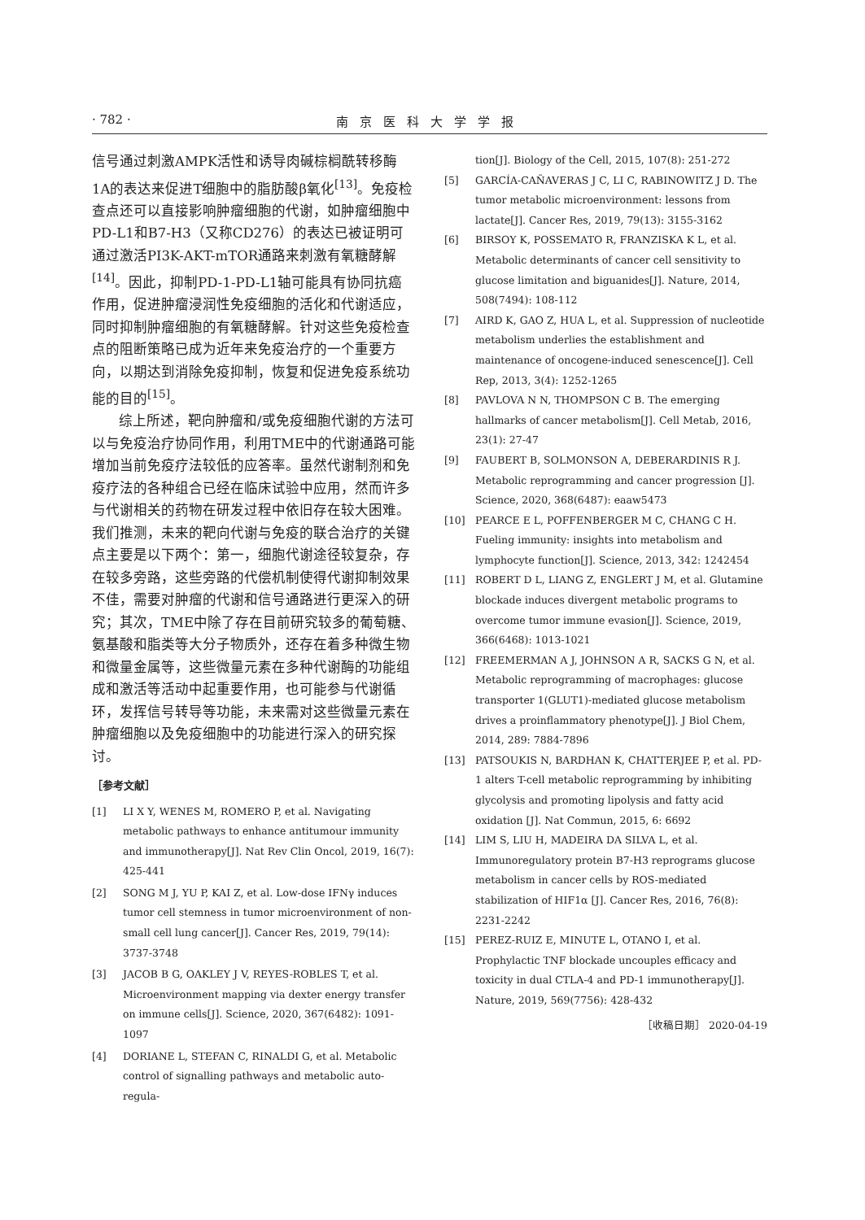· 782 · 南京医科大学学报
信号通过刺激AMPK活性和诱导肉碱棕榈酰转移酶1A的表达来促进T细胞中的脂肪酸β氧化<sup>[13]</sup>。免疫检查点还可以直接影响肿瘤细胞的代谢，如肿瘤细胞中PD-L1和B7-H3（又称CD276）的表达已被证明可通过激活PI3K-AKT-mTOR通路来刺激有氧糖酵解<sup>[14]</sup>。因此，抑制PD-1-PD-L1轴可能具有协同抗癌作用，促进肿瘤浸润性免疫细胞的活化和代谢适应，同时抑制肿瘤细胞的有氧糖酵解。针对这些免疫检查点的阻断策略已成为近年来免疫治疗的一个重要方向，以期达到消除免疫抑制，恢复和促进免疫系统功能的目的<sup>[15]</sup>。
综上所述，靶向肿瘤和/或免疫细胞代谢的方法可以与免疫治疗协同作用，利用TME中的代谢通路可能增加当前免疫疗法较低的应答率。虽然代谢制剂和免疫疗法的各种组合已经在临床试验中应用，然而许多与代谢相关的药物在研发过程中依旧存在较大困难。我们推测，未来的靶向代谢与免疫的联合治疗的关键点主要是以下两个：第一，细胞代谢途径较复杂，存在较多旁路，这些旁路的代偿机制使得代谢抑制效果不佳，需要对肿瘤的代谢和信号通路进行更深入的研究；其次，TME中除了存在目前研究较多的葡萄糖、氨基酸和脂类等大分子物质外，还存在着多种微生物和微量金属等，这些微量元素在多种代谢酶的功能组成和激活等活动中起重要作用，也可能参与代谢循环，发挥信号转导等功能，未来需对这些微量元素在肿瘤细胞以及免疫细胞中的功能进行深入的研究探讨。
［参考文献］
[1] LI X Y, WENES M, ROMERO P, et al. Navigating metabolic pathways to enhance antitumour immunity and immunotherapy[J]. Nat Rev Clin Oncol, 2019, 16(7): 425-441
[2] SONG M J, YU P, KAI Z, et al. Low-dose IFNγ induces tumor cell stemness in tumor microenvironment of non-small cell lung cancer[J]. Cancer Res, 2019, 79(14): 3737-3748
[3] JACOB B G, OAKLEY J V, REYES-ROBLES T, et al. Microenvironment mapping via dexter energy transfer on immune cells[J]. Science, 2020, 367(6482): 1091-1097
[4] DORIANE L, STEFAN C, RINALDI G, et al. Metabolic control of signalling pathways and metabolic auto-regula-
tion[J]. Biology of the Cell, 2015, 107(8): 251-272
[5] GARCÍA-CAÑAVERAS J C, LI C, RABINOWITZ J D. The tumor metabolic microenvironment: lessons from lactate[J]. Cancer Res, 2019, 79(13): 3155-3162
[6] BIRSOY K, POSSEMATO R, FRANZISKA K L, et al. Metabolic determinants of cancer cell sensitivity to glucose limitation and biguanides[J]. Nature, 2014, 508(7494): 108-112
[7] AIRD K, GAO Z, HUA L, et al. Suppression of nucleotide metabolism underlies the establishment and maintenance of oncogene-induced senescence[J]. Cell Rep, 2013, 3(4): 1252-1265
[8] PAVLOVA N N, THOMPSON C B. The emerging hallmarks of cancer metabolism[J]. Cell Metab, 2016, 23(1): 27-47
[9] FAUBERT B, SOLMONSON A, DEBERARDINIS R J. Metabolic reprogramming and cancer progression [J]. Science, 2020, 368(6487): eaaw5473
[10] PEARCE E L, POFFENBERGER M C, CHANG C H. Fueling immunity: insights into metabolism and lymphocyte function[J]. Science, 2013, 342: 1242454
[11] ROBERT D L, LIANG Z, ENGLERT J M, et al. Glutamine blockade induces divergent metabolic programs to overcome tumor immune evasion[J]. Science, 2019, 366(6468): 1013-1021
[12] FREEMERMAN A J, JOHNSON A R, SACKS G N, et al. Metabolic reprogramming of macrophages: glucose transporter 1(GLUT1)-mediated glucose metabolism drives a proinflammatory phenotype[J]. J Biol Chem, 2014, 289: 7884-7896
[13] PATSOUKIS N, BARDHAN K, CHATTERJEE P, et al. PD-1 alters T-cell metabolic reprogramming by inhibiting glycolysis and promoting lipolysis and fatty acid oxidation [J]. Nat Commun, 2015, 6: 6692
[14] LIM S, LIU H, MADEIRA DA SILVA L, et al. Immunoregulatory protein B7-H3 reprograms glucose metabolism in cancer cells by ROS-mediated stabilization of HIF1α [J]. Cancer Res, 2016, 76(8): 2231-2242
[15] PEREZ-RUIZ E, MINUTE L, OTANO I, et al. Prophylactic TNF blockade uncouples efficacy and toxicity in dual CTLA-4 and PD-1 immunotherapy[J]. Nature, 2019, 569(7756): 428-432
［收稿日期］ 2020-04-19